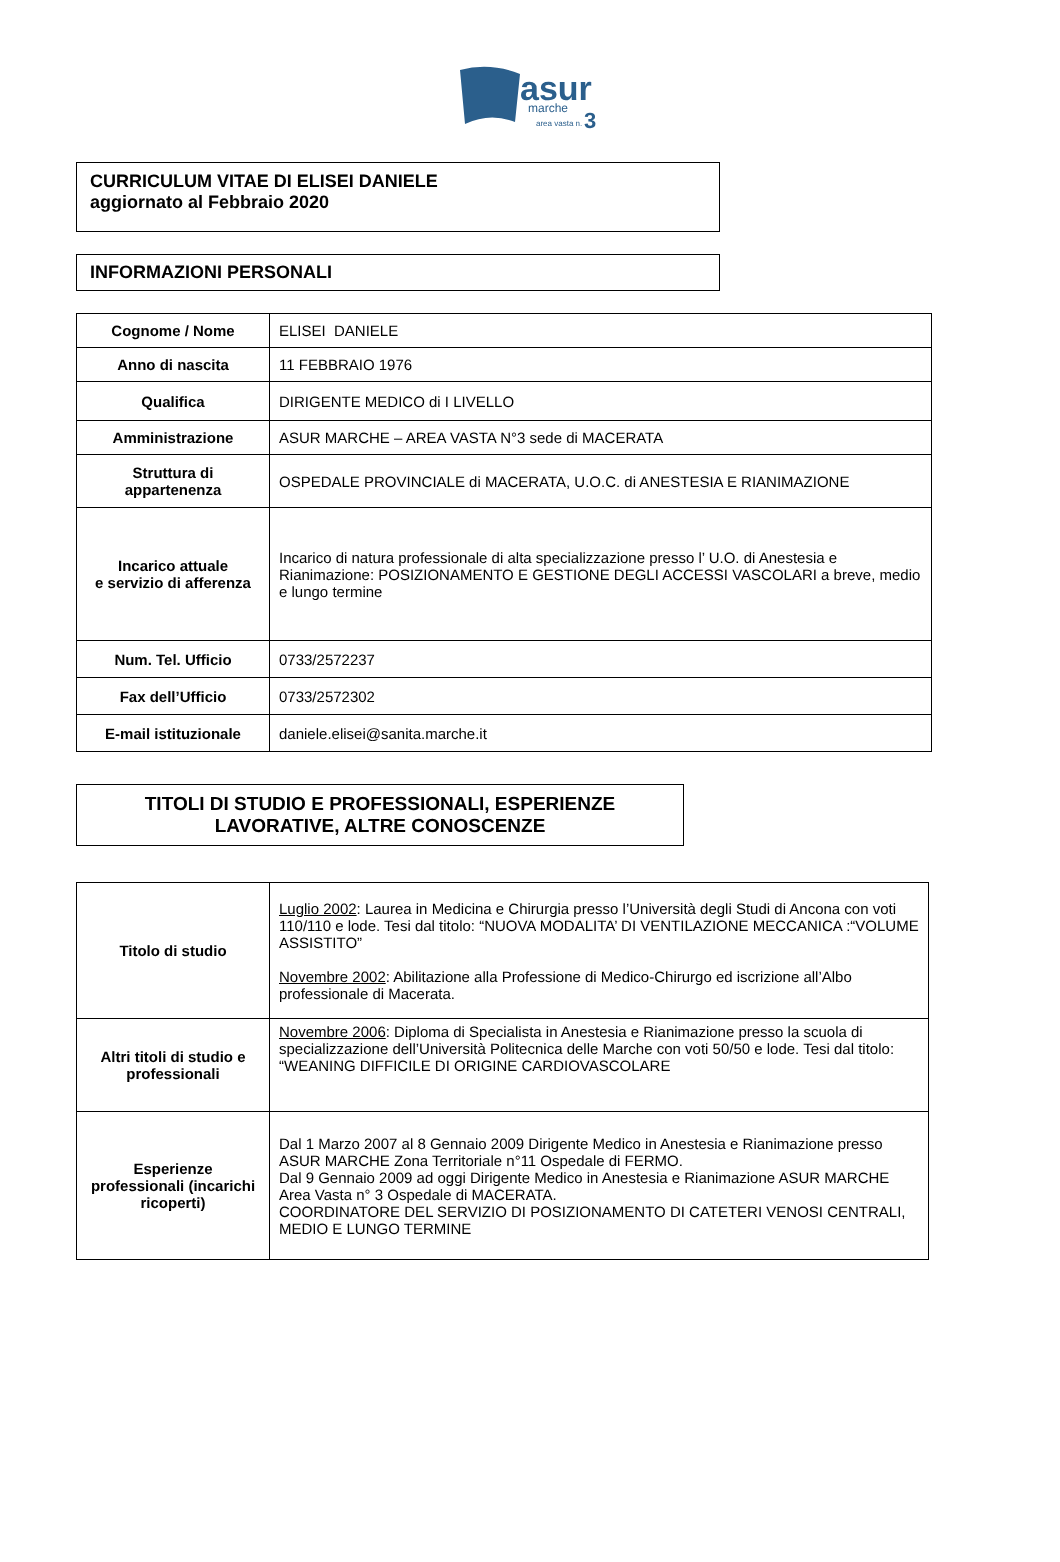asur
marche
area vasta n.
3
CURRICULUM VITAE DI ELISEI DANIELE
aggiornato al Febbraio 2020
INFORMAZIONI PERSONALI
| Cognome / Nome | ELISEI DANIELE |
| Anno di nascita | 11 FEBBRAIO 1976 |
| Qualifica | DIRIGENTE MEDICO di I LIVELLO |
| Amministrazione | ASUR MARCHE – AREA VASTA N°3 sede di MACERATA |
| Struttura di appartenenza | OSPEDALE PROVINCIALE di MACERATA, U.O.C. di ANESTESIA E RIANIMAZIONE |
| Incarico attuale e servizio di afferenza | Incarico di natura professionale di alta specializzazione presso l’ U.O. di Anestesia e Rianimazione: POSIZIONAMENTO E GESTIONE DEGLI ACCESSI VASCOLARI a breve, medio e lungo termine |
| Num. Tel. Ufficio | 0733/2572237 |
| Fax dell’Ufficio | 0733/2572302 |
| E-mail istituzionale | daniele.elisei@sanita.marche.it |
TITOLI DI STUDIO E PROFESSIONALI, ESPERIENZE
LAVORATIVE, ALTRE CONOSCENZE
| Titolo di studio | Luglio 2002 : Laurea in Medicina e Chirurgia presso l’Università degli Studi di Ancona con voti 110/110 e lode. Tesi dal titolo: “NUOVA MODALITA’ DI VENTILAZIONE MECCANICA :“VOLUME ASSISTITO” Novembre 2002 : Abilitazione alla Professione di Medico-Chirurgo ed iscrizione all’Albo professionale di Macerata. |
| Altri titoli di studio e professionali | Novembre 2006 : Diploma di Specialista in Anestesia e Rianimazione presso la scuola di specializzazione dell’Università Politecnica delle Marche con voti 50/50 e lode. Tesi dal titolo: “WEANING DIFFICILE DI ORIGINE CARDIOVASCOLARE |
| Esperienze professionali (incarichi ricoperti) | Dal 1 Marzo 2007 al 8 Gennaio 2009 Dirigente Medico in Anestesia e Rianimazione presso ASUR MARCHE Zona Territoriale n°11 Ospedale di FERMO. Dal 9 Gennaio 2009 ad oggi Dirigente Medico in Anestesia e Rianimazione ASUR MARCHE Area Vasta n° 3 Ospedale di MACERATA. COORDINATORE DEL SERVIZIO DI POSIZIONAMENTO DI CATETERI VENOSI CENTRALI, MEDIO E LUNGO TERMINE |